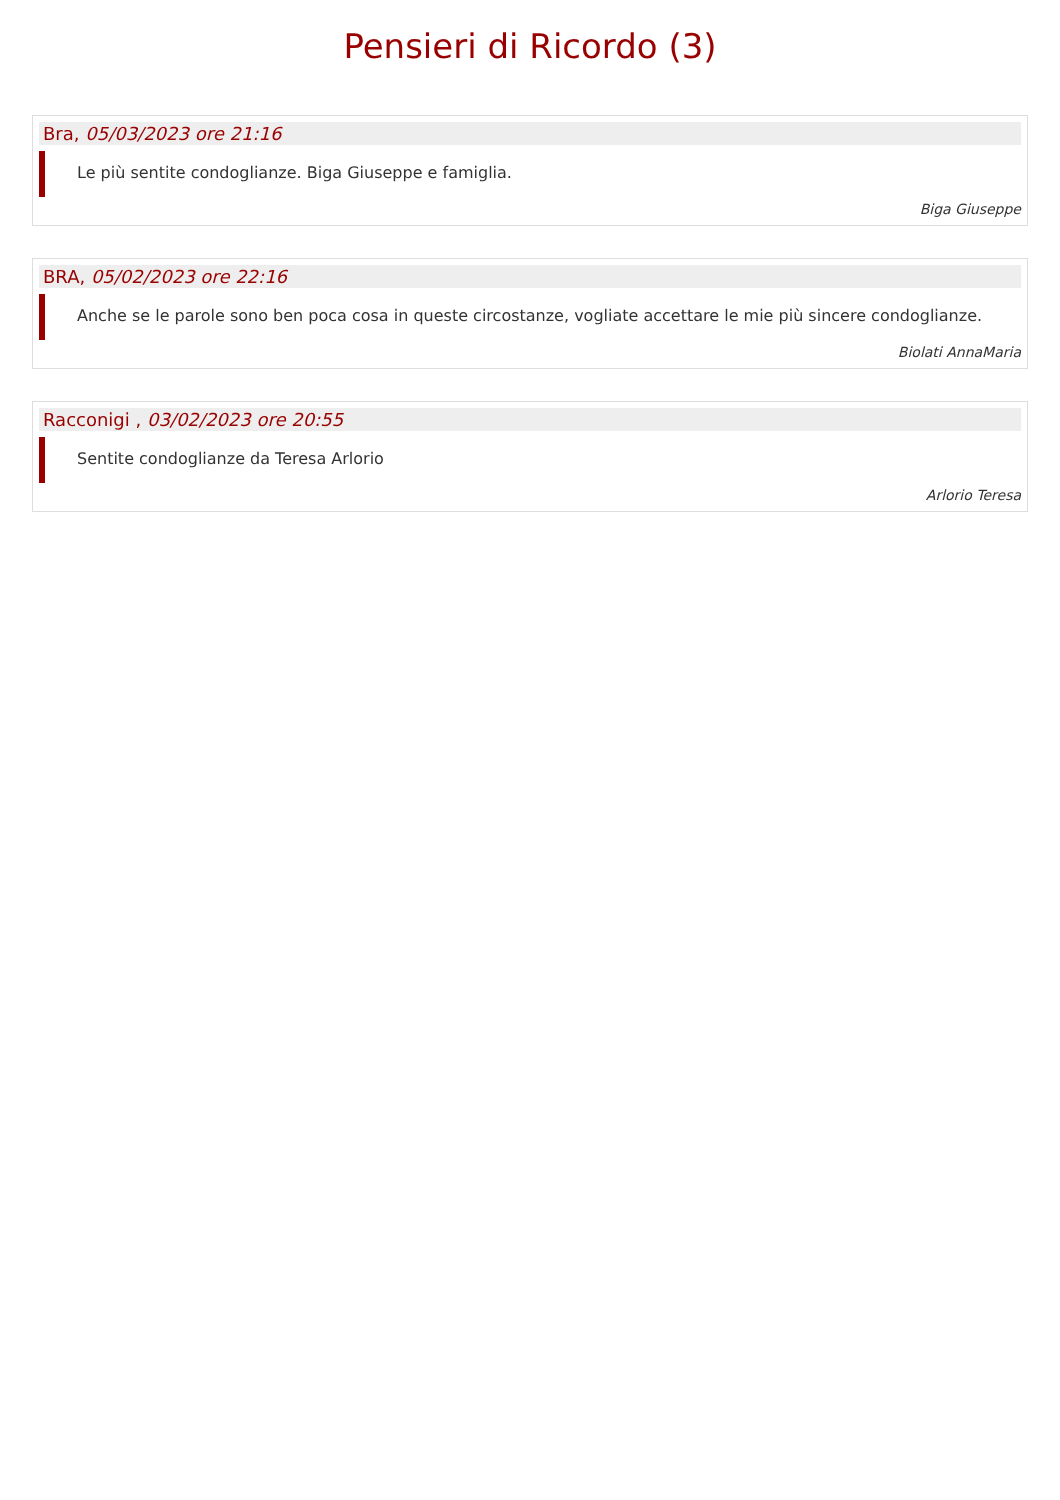Pensieri di Ricordo (3)
Bra, 05/03/2023 ore 21:16
Le più sentite condoglianze. Biga Giuseppe e famiglia.
Biga Giuseppe
BRA, 05/02/2023 ore 22:16
Anche se le parole sono ben poca cosa in queste circostanze, vogliate accettare le mie più sincere condoglianze.
Biolati AnnaMaria
Racconigi , 03/02/2023 ore 20:55
Sentite condoglianze da Teresa Arlorio
Arlorio Teresa